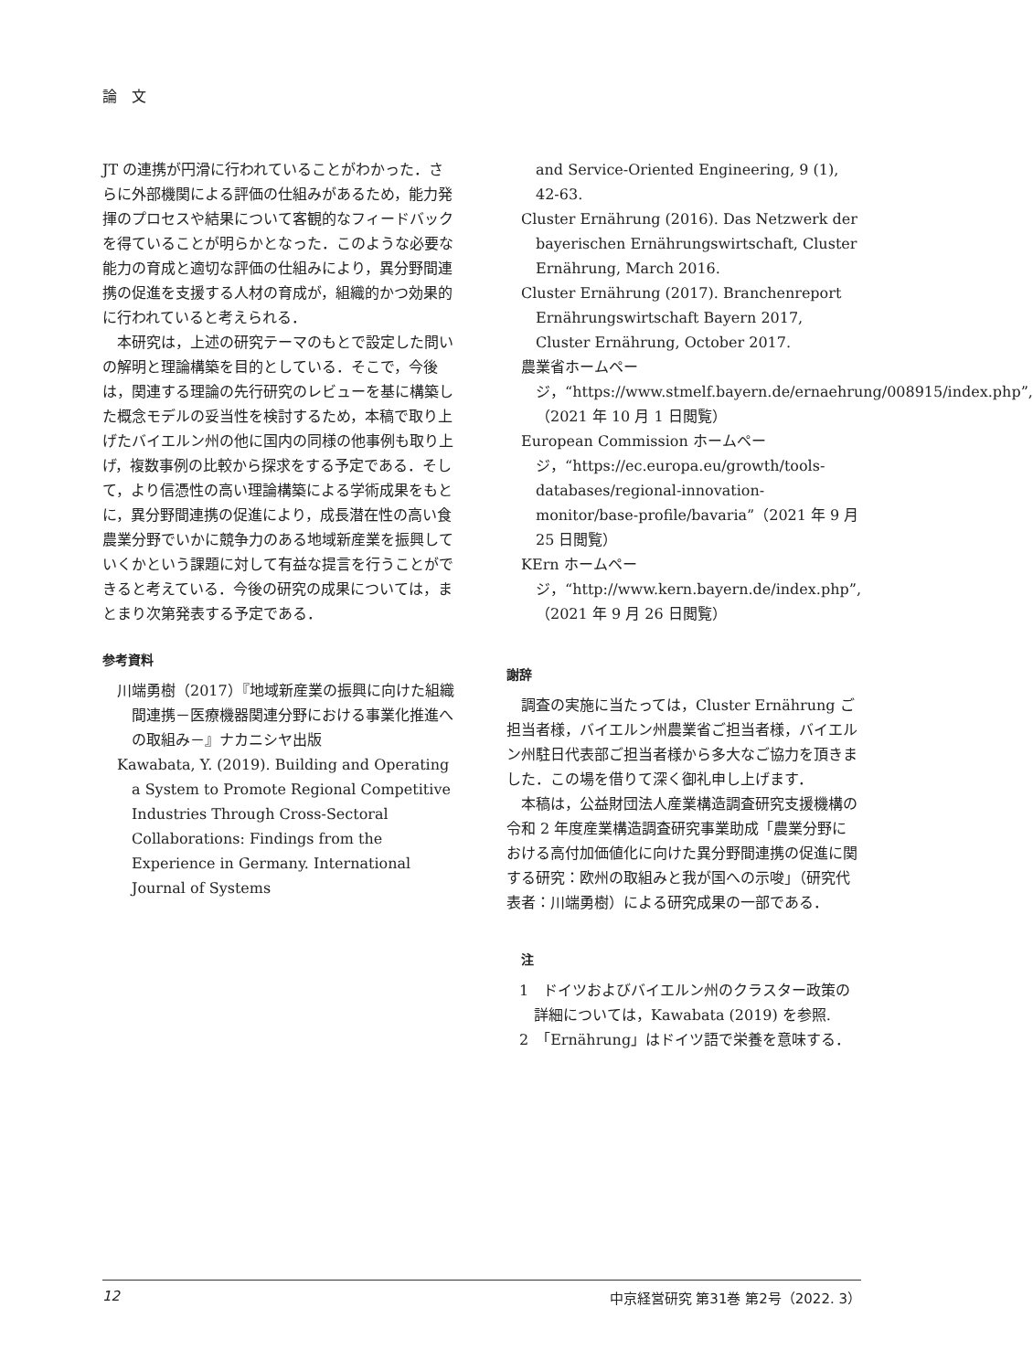論　文
JT の連携が円滑に行われていることがわかった．さらに外部機関による評価の仕組みがあるため，能力発揮のプロセスや結果について客観的なフィードバックを得ていることが明らかとなった．このような必要な能力の育成と適切な評価の仕組みにより，異分野間連携の促進を支援する人材の育成が，組織的かつ効果的に行われていると考えられる．
本研究は，上述の研究テーマのもとで設定した問いの解明と理論構築を目的としている．そこで，今後は，関連する理論の先行研究のレビューを基に構築した概念モデルの妥当性を検討するため，本稿で取り上げたバイエルン州の他に国内の同様の他事例も取り上げ，複数事例の比較から探求をする予定である．そして，より信憑性の高い理論構築による学術成果をもとに，異分野間連携の促進により，成長潜在性の高い食農業分野でいかに競争力のある地域新産業を振興していくかという課題に対して有益な提言を行うことができると考えている．今後の研究の成果については，まとまり次第発表する予定である．
参考資料
川端勇樹（2017）『地域新産業の振興に向けた組織間連携－医療機器関連分野における事業化推進への取組み－』ナカニシヤ出版
Kawabata, Y. (2019). Building and Operating a System to Promote Regional Competitive Industries Through Cross-Sectoral Collaborations: Findings from the Experience in Germany. International Journal of Systems
and Service-Oriented Engineering, 9 (1), 42-63.
Cluster Ernährung (2016). Das Netzwerk der bayerischen Ernährungswirtschaft, Cluster Ernährung, March 2016.
Cluster Ernährung (2017). Branchenreport Ernährungswirtschaft Bayern 2017, Cluster Ernährung, October 2017.
農業省ホームページ，“https://www.stmelf.bayern.de/ernaehrung/008915/index.php”,（2021 年 10 月 1 日閲覧）
European Commission ホームページ，“https://ec.europa.eu/growth/tools-databases/regional-innovation-monitor/base-profile/bavaria”（2021 年 9 月 25 日閲覧）
KErn ホームページ，“http://www.kern.bayern.de/index.php”,（2021 年 9 月 26 日閲覧）
謝辞
調査の実施に当たっては，Cluster Ernährung ご担当者様，バイエルン州農業省ご担当者様，バイエルン州駐日代表部ご担当者様から多大なご協力を頂きました．この場を借りて深く御礼申し上げます．
本稿は，公益財団法人産業構造調査研究支援機構の令和 2 年度産業構造調査研究事業助成「農業分野における高付加価値化に向けた異分野間連携の促進に関する研究：欧州の取組みと我が国への示唆」（研究代表者：川端勇樹）による研究成果の一部である．
注
1　ドイツおよびバイエルン州のクラスター政策の詳細については，Kawabata (2019) を参照.
2　「Ernährung」はドイツ語で栄養を意味する．
12 中京経営研究 第31巻 第2号（2022. 3）